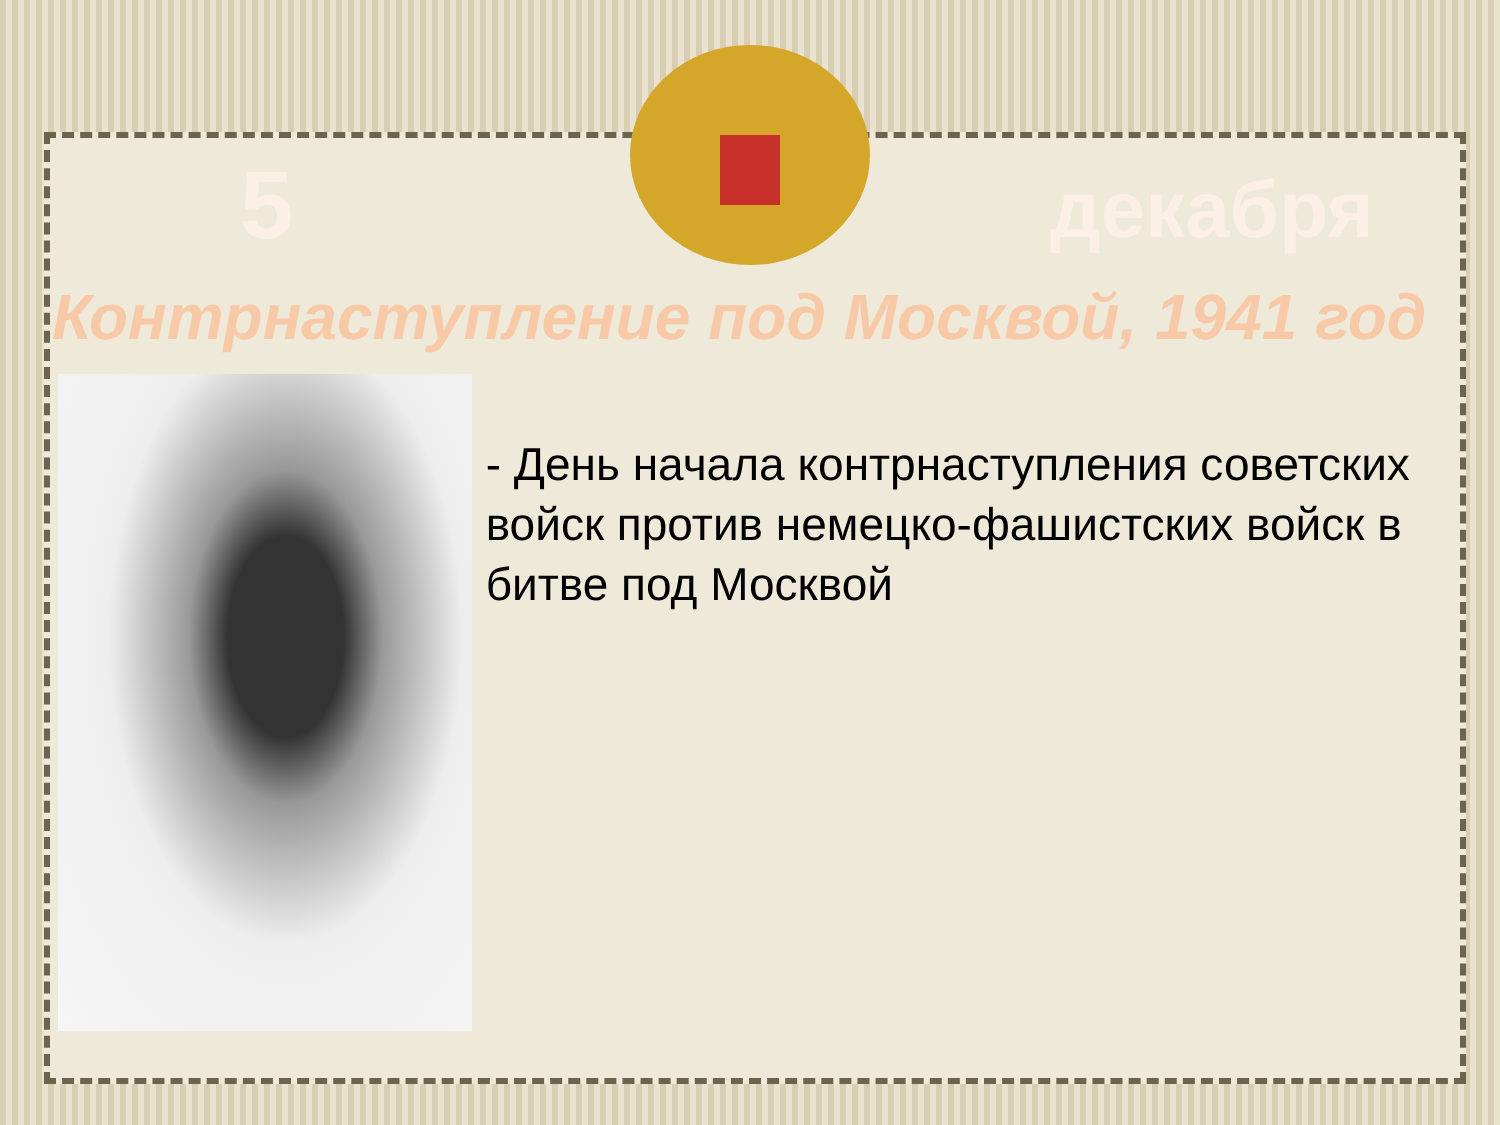5
декабря
Контрнаступление под Москвой, 1941 год
- День начала контрнаступления советских войск против немецко-фашистских войск в битве под Москвой